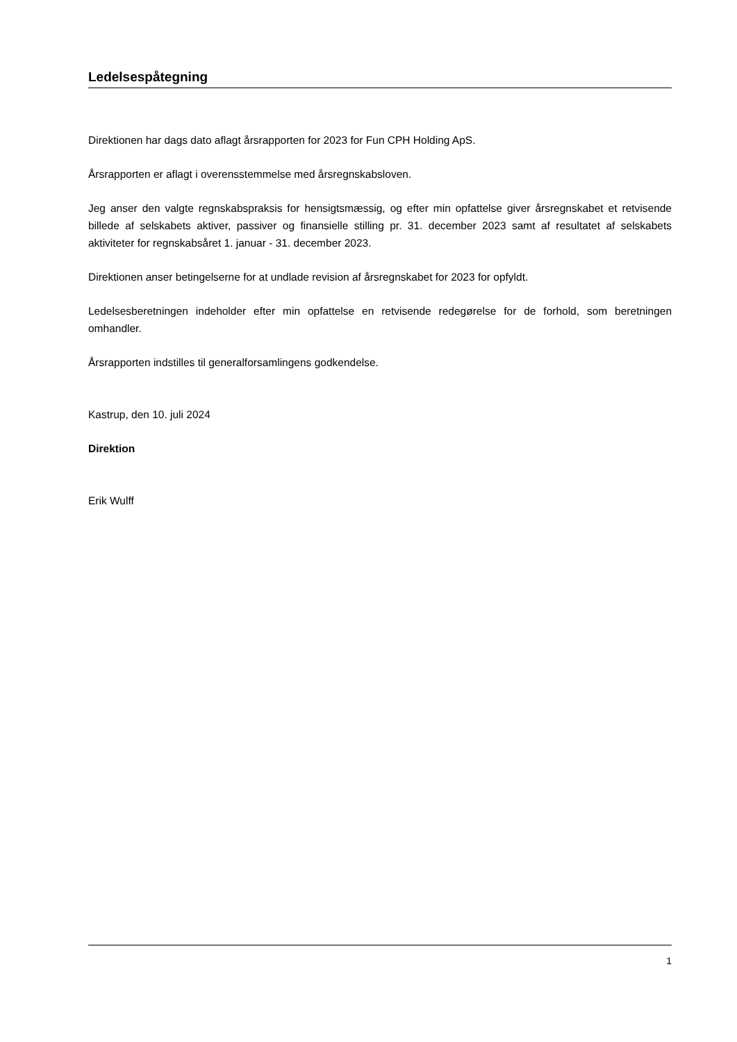Ledelsespåtegning
Direktionen har dags dato aflagt årsrapporten for 2023 for Fun CPH Holding ApS.
Årsrapporten er aflagt i overensstemmelse med årsregnskabsloven.
Jeg anser den valgte regnskabspraksis for hensigtsmæssig, og efter min opfattelse giver årsregnskabet et retvisende billede af selskabets aktiver, passiver og finansielle stilling pr. 31. december 2023 samt af resultatet af selskabets aktiviteter for regnskabsåret 1. januar - 31. december 2023.
Direktionen anser betingelserne for at undlade revision af årsregnskabet for 2023 for opfyldt.
Ledelsesberetningen indeholder efter min opfattelse en retvisende redegørelse for de forhold, som beretningen omhandler.
Årsrapporten indstilles til generalforsamlingens godkendelse.
Kastrup, den 10. juli 2024
Direktion
Erik Wulff
1